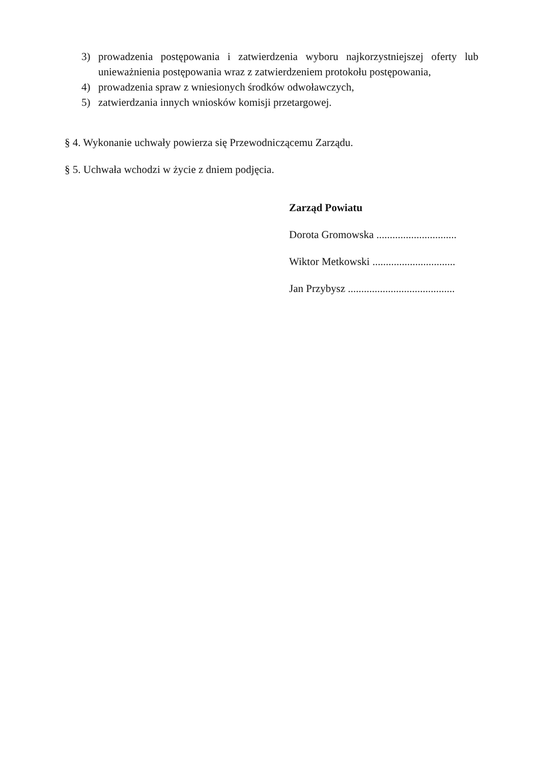3) prowadzenia postępowania i zatwierdzenia wyboru najkorzystniejszej oferty lub unieważnienia postępowania wraz z zatwierdzeniem protokołu postępowania,
4) prowadzenia spraw z wniesionych środków odwoławczych,
5) zatwierdzania innych wniosków komisji przetargowej.
§ 4. Wykonanie uchwały powierza się Przewodniczącemu Zarządu.
§ 5. Uchwała wchodzi w życie z dniem podjęcia.
Zarząd Powiatu
Dorota Gromowska ..............................
Wiktor Metkowski ...............................
Jan Przybysz ........................................